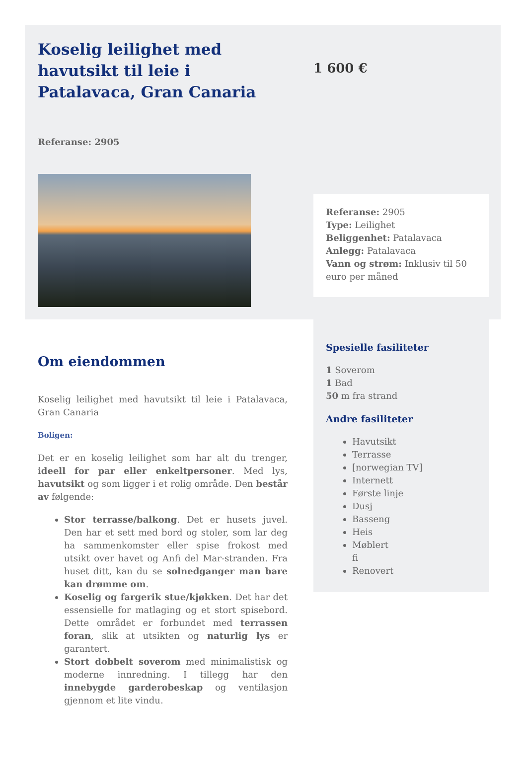Koselig leilighet med havutsikt til leie i Patalavaca, Gran Canaria
1 600 €
Referanse: 2905
Referanse: 2905
Type: Leilighet
Beliggenhet: Patalavaca
Anlegg: Patalavaca
Vann og strøm: Inklusiv til 50 euro per måned
Spesielle fasiliteter
1 Soverom
1 Bad
50 m fra strand
Andre fasiliteter
Havutsikt
Terrasse
[norwegian TV]
Internett
Første linje
Dusj
Basseng
Heis
Møblert
fi
Renovert
Om eiendommen
Koselig leilighet med havutsikt til leie i Patalavaca, Gran Canaria
Boligen:
Det er en koselig leilighet som har alt du trenger, ideell for par eller enkeltpersoner. Med lys, havutsikt og som ligger i et rolig område. Den består av følgende:
Stor terrasse/balkong. Det er husets juvel. Den har et sett med bord og stoler, som lar deg ha sammenkomster eller spise frokost med utsikt over havet og Anfi del Mar-stranden. Fra huset ditt, kan du se solnedganger man bare kan drømme om.
Koselig og fargerik stue/kjøkken. Det har det essensielle for matlaging og et stort spisebord. Dette området er forbundet med terrassen foran, slik at utsikten og naturlig lys er garantert.
Stort dobbelt soverom med minimalistisk og moderne innredning. I tillegg har den innebygde garderobeskap og ventilasjon gjennom et lite vindu.